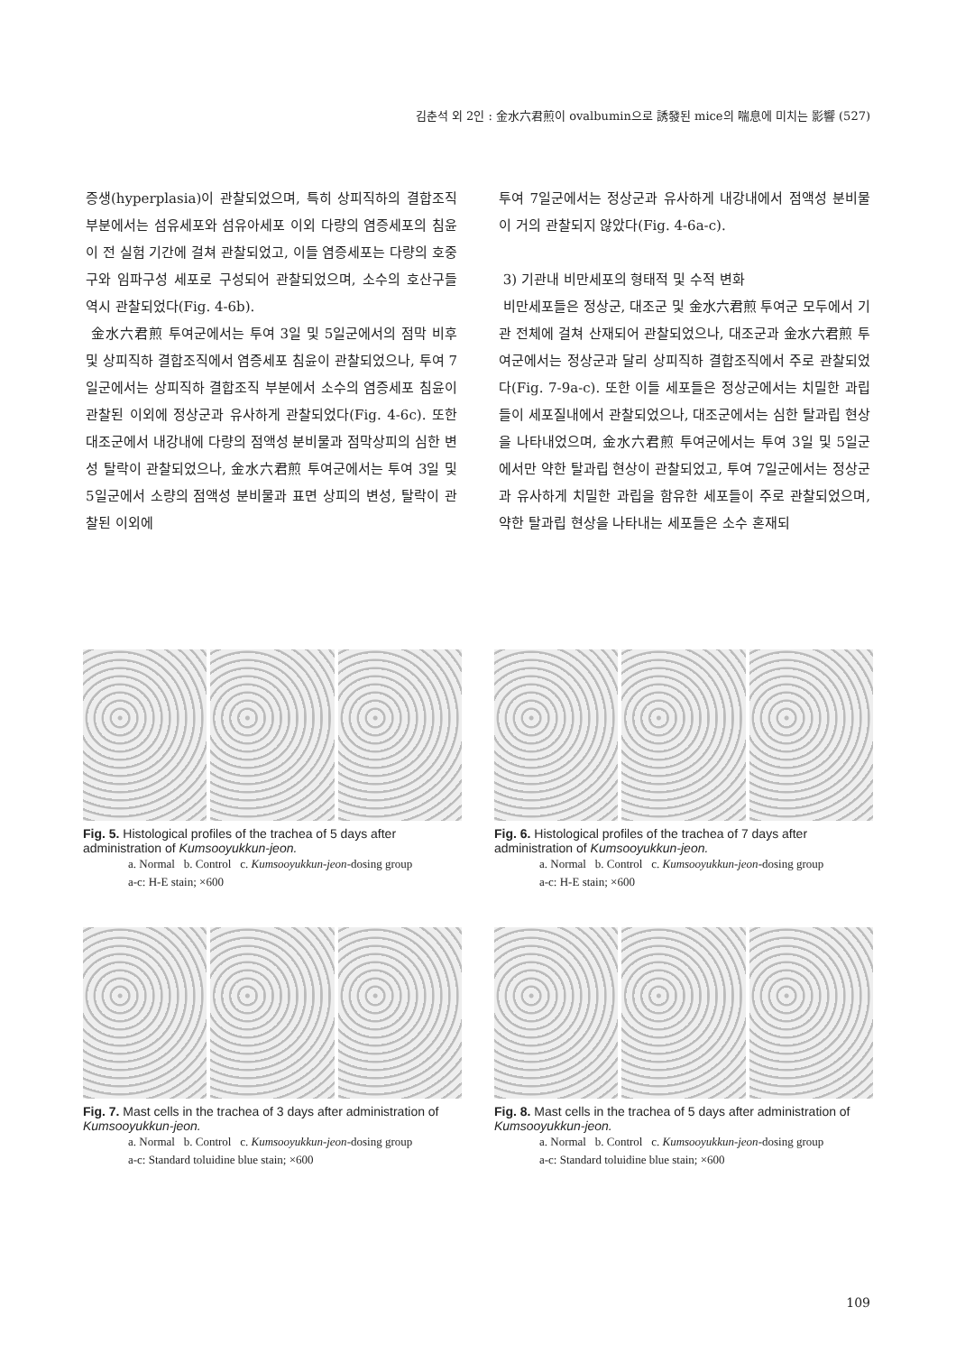김춘석 외 2인 : 金水六君煎이 ovalbumin으로 誘發된 mice의 喘息에 미치는 影響 (527)
증생(hyperplasia)이 관찰되었으며, 특히 상피직하의 결합조직 부분에서는 섬유세포와 섬유아세포 이외 다량의 염증세포의 침윤이 전 실험 기간에 걸쳐 관찰되었고, 이들 염증세포는 다량의 호중구와 임파구성 세포로 구성되어 관찰되었으며, 소수의 호산구들 역시 관찰되었다(Fig. 4-6b).
金水六君煎 투여군에서는 투여 3일 및 5일군에서의 점막 비후 및 상피직하 결합조직에서 염증세포 침윤이 관찰되었으나, 투여 7일군에서는 상피직하 결합조직 부분에서 소수의 염증세포 침윤이 관찰된 이외에 정상군과 유사하게 관찰되었다(Fig. 4-6c). 또한 대조군에서 내강내에 다량의 점액성 분비물과 점막상피의 심한 변성 탈락이 관찰되었으나, 金水六君煎 투여군에서는 투여 3일 및 5일군에서 소량의 점액성 분비물과 표면 상피의 변성, 탈락이 관찰된 이외에
투여 7일군에서는 정상군과 유사하게 내강내에서 점액성 분비물이 거의 관찰되지 않았다(Fig. 4-6a-c).
3) 기관내 비만세포의 형태적 및 수적 변화
비만세포들은 정상군, 대조군 및 金水六君煎 투여군 모두에서 기관 전체에 걸쳐 산재되어 관찰되었으나, 대조군과 金水六君煎 투여군에서는 정상군과 달리 상피직하 결합조직에서 주로 관찰되었다(Fig. 7-9a-c). 또한 이들 세포들은 정상군에서는 치밀한 과립들이 세포질내에서 관찰되었으나, 대조군에서는 심한 탈과립 현상을 나타내었으며, 金水六君煎 투여군에서는 투여 3일 및 5일군에서만 약한 탈과립 현상이 관찰되었고, 투여 7일군에서는 정상군과 유사하게 치밀한 과립을 함유한 세포들이 주로 관찰되었으며, 약한 탈과립 현상을 나타내는 세포들은 소수 혼재되
Fig. 5. Histological profiles of the trachea of 5 days after administration of Kumsooyukkun-jeon.
a. Normal b. Control c. Kumsooyukkun-jeon-dosing group
a-c: H-E stain; ×600
Fig. 6. Histological profiles of the trachea of 7 days after administration of Kumsooyukkun-jeon.
a. Normal b. Control c. Kumsooyukkun-jeon-dosing group
a-c: H-E stain; ×600
Fig. 7. Mast cells in the trachea of 3 days after administration of Kumsooyukkun-jeon.
a. Normal b. Control c. Kumsooyukkun-jeon-dosing group
a-c: Standard toluidine blue stain; ×600
Fig. 8. Mast cells in the trachea of 5 days after administration of Kumsooyukkun-jeon.
a. Normal b. Control c. Kumsooyukkun-jeon-dosing group
a-c: Standard toluidine blue stain; ×600
109